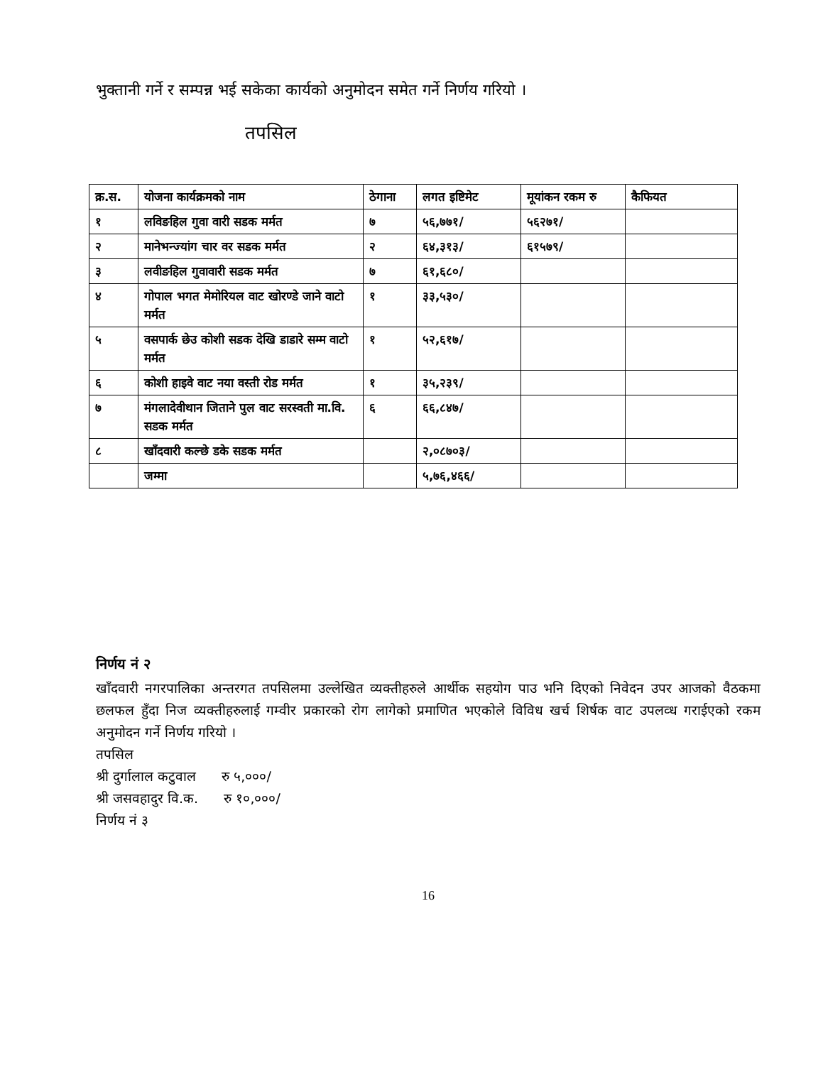भुक्तानी गर्ने र सम्पन्न भई सकेका कार्यको अनुमोदन समेत गर्ने निर्णय गरियो ।
तपसिल
| क्र.स. | योजना कार्यक्रमको नाम | ठेगाना | लगत इष्टिमेट | मूयांकन रकम रु | कैफियत |
| --- | --- | --- | --- | --- | --- |
| १ | लविङहिल गुवा वारी सडक मर्मत | ७ | ५६,७७१/ | ५६२७१/ | |
| २ | मानेभन्ज्यांग चार वर सडक मर्मत | २ | ६४,३१३/ | ६१५७९/ | |
| ३ | लवीङहिल गुवावारी सडक मर्मत | ७ | ६१,६८०/ | | |
| ४ | गोपाल भगत मेमोरियल वाट खोरण्डे जाने वाटो मर्मत | १ | ३३,५३०/ | | |
| ५ | वसपार्क छेउ कोशी सडक देखि डाडारे सम्म वाटो मर्मत | १ | ५२,६१७/ | | |
| ६ | कोशी हाइवे वाट नया वस्ती रोड मर्मत | १ | ३५,२३९/ | | |
| ७ | मंगलादेवीथान जिताने पुल वाट सरस्वती मा.वि. सडक मर्मत | ६ | ६६,८४७/ | | |
| ८ | खाँदवारी कल्छे डके सडक मर्मत | | २,०८७०३/ | | |
| | जम्मा | | ५,७६,४६६/ | | |
निर्णय नं २
खाँदवारी नगरपालिका अन्तरगत तपसिलमा उल्लेखित व्यक्तीहरुले आर्थीक सहयोग पाउ भनि दिएको निवेदन उपर आजको वैठकमा छलफल हुँदा निज व्यक्तीहरुलाई गम्वीर प्रकारको रोग लागेको प्रमाणित भएकोले विविध खर्च शिर्षक वाट उपलव्ध गराईएको रकम अनुमोदन गर्ने निर्णय गरियो ।
तपसिल
श्री दुर्गालाल कटुवाल रु ५,०००/
श्री जसवहादुर वि.क. रु १०,०००/
निर्णय नं ३
16